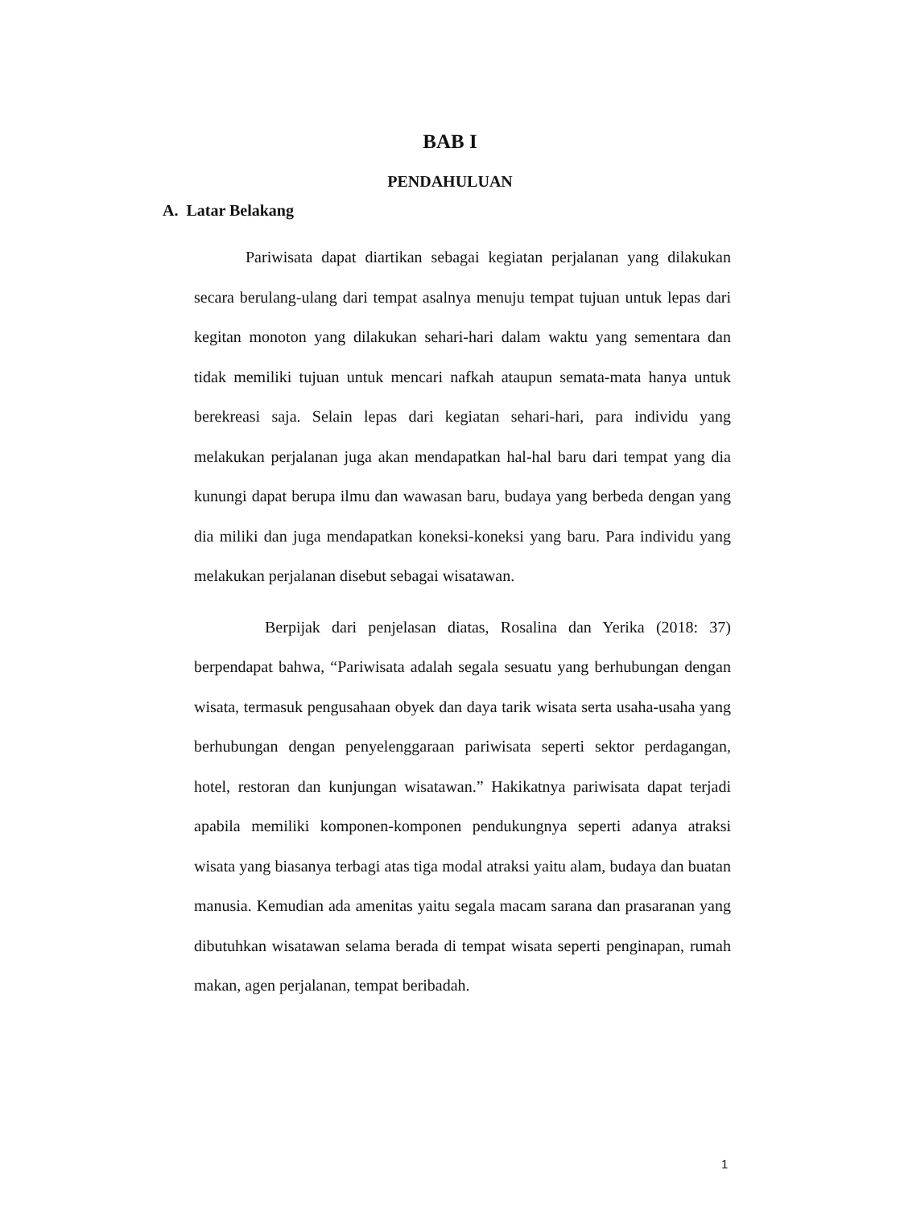BAB I
PENDAHULUAN
A. Latar Belakang
Pariwisata dapat diartikan sebagai kegiatan perjalanan yang dilakukan secara berulang-ulang dari tempat asalnya menuju tempat tujuan untuk lepas dari kegitan monoton yang dilakukan sehari-hari dalam waktu yang sementara dan tidak memiliki tujuan untuk mencari nafkah ataupun semata-mata hanya untuk berekreasi saja. Selain lepas dari kegiatan sehari-hari, para individu yang melakukan perjalanan juga akan mendapatkan hal-hal baru dari tempat yang dia kunungi dapat berupa ilmu dan wawasan baru, budaya yang berbeda dengan yang dia miliki dan juga mendapatkan koneksi-koneksi yang baru. Para individu yang melakukan perjalanan disebut sebagai wisatawan.
Berpijak dari penjelasan diatas, Rosalina dan Yerika (2018: 37) berpendapat bahwa, “Pariwisata adalah segala sesuatu yang berhubungan dengan wisata, termasuk pengusahaan obyek dan daya tarik wisata serta usaha-usaha yang berhubungan dengan penyelenggaraan pariwisata seperti sektor perdagangan, hotel, restoran dan kunjungan wisatawan.” Hakikatnya pariwisata dapat terjadi apabila memiliki komponen-komponen pendukungnya seperti adanya atraksi wisata yang biasanya terbagi atas tiga modal atraksi yaitu alam, budaya dan buatan manusia. Kemudian ada amenitas yaitu segala macam sarana dan prasaranan yang dibutuhkan wisatawan selama berada di tempat wisata seperti penginapan, rumah makan, agen perjalanan, tempat beribadah.
1